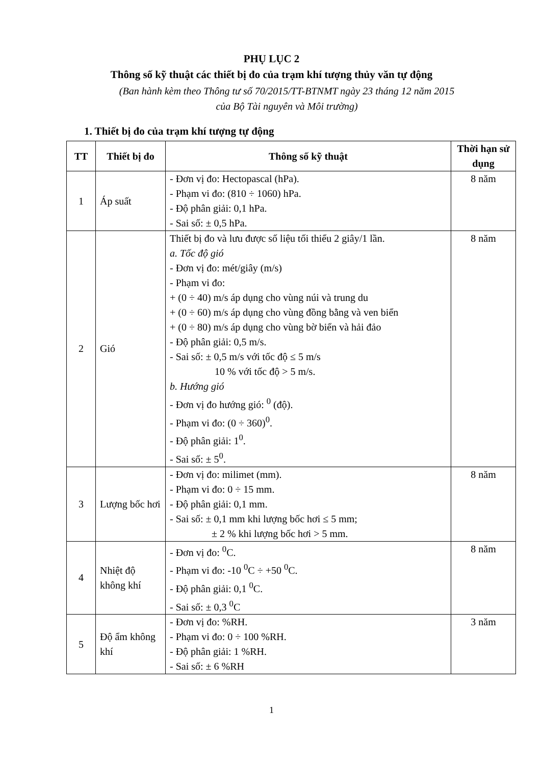PHỤ LỤC 2
Thông số kỹ thuật các thiết bị đo của trạm khí tượng thủy văn tự động
(Ban hành kèm theo Thông tư số 70/2015/TT-BTNMT ngày 23 tháng 12 năm 2015
của Bộ Tài nguyên và Môi trường)
1. Thiết bị đo của trạm khí tượng tự động
| TT | Thiết bị đo | Thông số kỹ thuật | Thời hạn sử dụng |
| --- | --- | --- | --- |
| 1 | Áp suất | - Đơn vị đo: Hectopascal (hPa). - Phạm vi đo: (810 ÷ 1060) hPa. - Độ phân giải: 0,1 hPa. - Sai số: ± 0,5 hPa. | 8 năm |
| 2 | Gió | Thiết bị đo và lưu được số liệu tối thiểu 2 giây/1 lần. a. Tốc độ gió - Đơn vị đo: mét/giây (m/s) - Phạm vi đo: + (0 ÷ 40) m/s áp dụng cho vùng núi và trung du + (0 ÷ 60) m/s áp dụng cho vùng đồng bằng và ven biển + (0 ÷ 80) m/s áp dụng cho vùng bờ biển và hải đảo - Độ phân giải: 0,5 m/s. - Sai số: ± 0,5 m/s với tốc độ ≤ 5 m/s 10 % với tốc độ > 5 m/s. b. Hướng gió - Đơn vị đo hướng gió: <sup>0</sup> (độ). - Phạm vi đo: (0 ÷ 360)<sup>0</sup>. - Độ phân giải: 1<sup>0</sup>. - Sai số: ± 5<sup>0</sup>. | 8 năm |
| 3 | Lượng bốc hơi | - Đơn vị đo: milimet (mm). - Phạm vi đo: 0 ÷ 15 mm. - Độ phân giải: 0,1 mm. - Sai số: ± 0,1 mm khi lượng bốc hơi ≤ 5 mm; ± 2 % khi lượng bốc hơi > 5 mm. | 8 năm |
| 4 | Nhiệt độ không khí | - Đơn vị đo: <sup>0</sup>C. - Phạm vi đo: -10 <sup>0</sup>C ÷ +50 <sup>0</sup>C. - Độ phân giải: 0,1 <sup>0</sup>C. - Sai số: ± 0,3 <sup>0</sup>C | 8 năm |
| 5 | Độ ẩm không khí | - Đơn vị đo: %RH. - Phạm vi đo: 0 ÷ 100 %RH. - Độ phân giải: 1 %RH. - Sai số: ± 6 %RH | 3 năm |
1